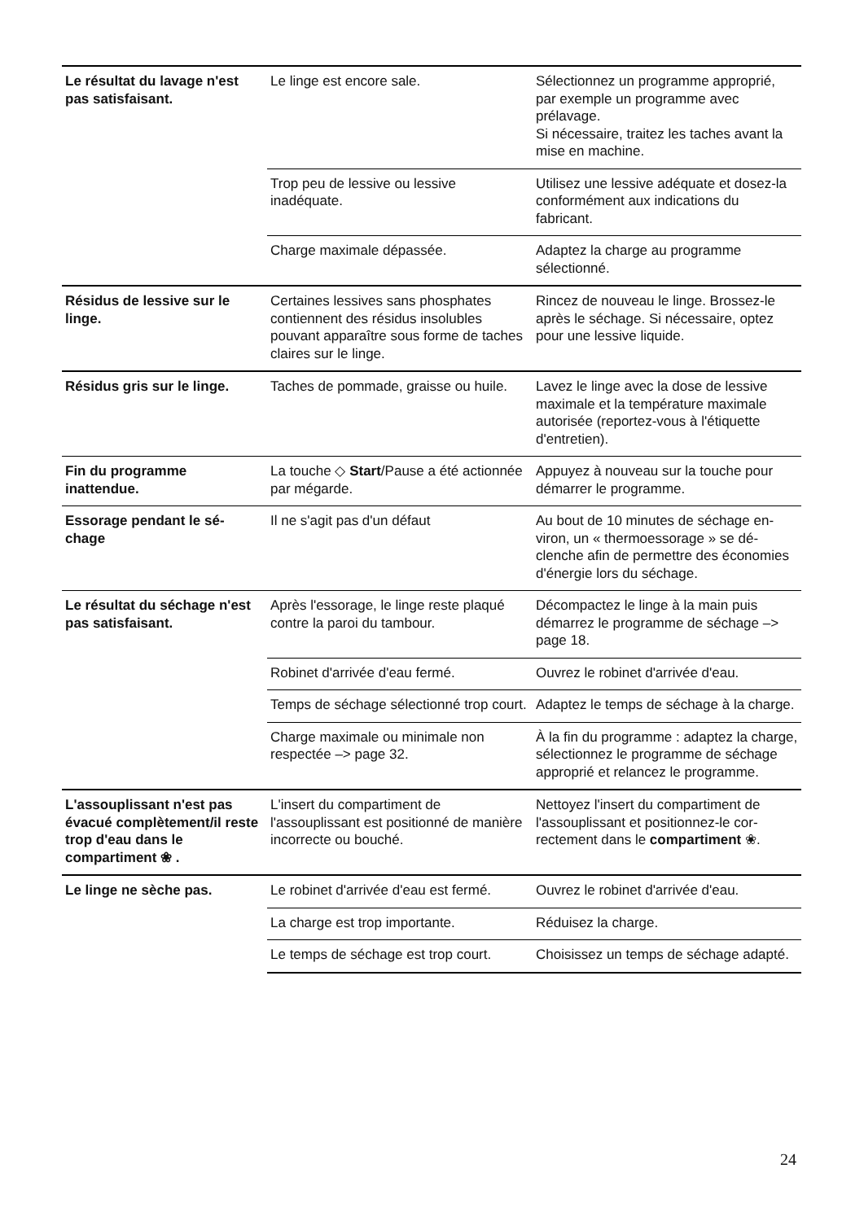| Le résultat du lavage n'est pas satisfaisant. | Le linge est encore sale. | Sélectionnez un programme approprié, par exemple un programme avec prélavage. Si nécessaire, traitez les taches avant la mise en machine. |
| | Trop peu de lessive ou lessive inadéquate. | Utilisez une lessive adéquate et dosez-la conformément aux indications du fabricant. |
| | Charge maximale dépassée. | Adaptez la charge au programme sélectionné. |
| Résidus de lessive sur le linge. | Certaines lessives sans phosphates contiennent des résidus insolubles pouvant apparaître sous forme de taches claires sur le linge. | Rincez de nouveau le linge. Brossez-le après le séchage. Si nécessaire, optez pour une lessive liquide. |
| Résidus gris sur le linge. | Taches de pommade, graisse ou huile. | Lavez le linge avec la dose de lessive maximale et la température maximale autorisée (reportez-vous à l'étiquette d'entretien). |
| Fin du programme inattendue. | La touche ◇ Start /Pause a été actionnée par mégarde. | Appuyez à nouveau sur la touche pour démarrer le programme. |
| Essorage pendant le sé-chage | Il ne s'agit pas d'un défaut | Au bout de 10 minutes de séchage en-viron, un « thermoessorage » se dé-clenche afin de permettre des économies d'énergie lors du séchage. |
| Le résultat du séchage n'est pas satisfaisant. | Après l'essorage, le linge reste plaqué contre la paroi du tambour. | Décompactez le linge à la main puis démarrez le programme de séchage –> page 18. |
| | Robinet d'arrivée d'eau fermé. | Ouvrez le robinet d'arrivée d'eau. |
| | Temps de séchage sélectionné trop court. | Adaptez le temps de séchage à la charge. |
| | Charge maximale ou minimale non respectée –> page 32. | À la fin du programme : adaptez la charge, sélectionnez le programme de séchage approprié et relancez le programme. |
| L'assouplissant n'est pas évacué complètement/il reste trop d'eau dans le compartiment ❀ . | L'insert du compartiment de l'assouplissant est positionné de manière incorrecte ou bouché. | Nettoyez l'insert du compartiment de l'assouplissant et positionnez-le cor-rectement dans le compartiment ❀. |
| Le linge ne sèche pas. | Le robinet d'arrivée d'eau est fermé. | Ouvrez le robinet d'arrivée d'eau. |
| | La charge est trop importante. | Réduisez la charge. |
| | Le temps de séchage est trop court. | Choisissez un temps de séchage adapté. |
24